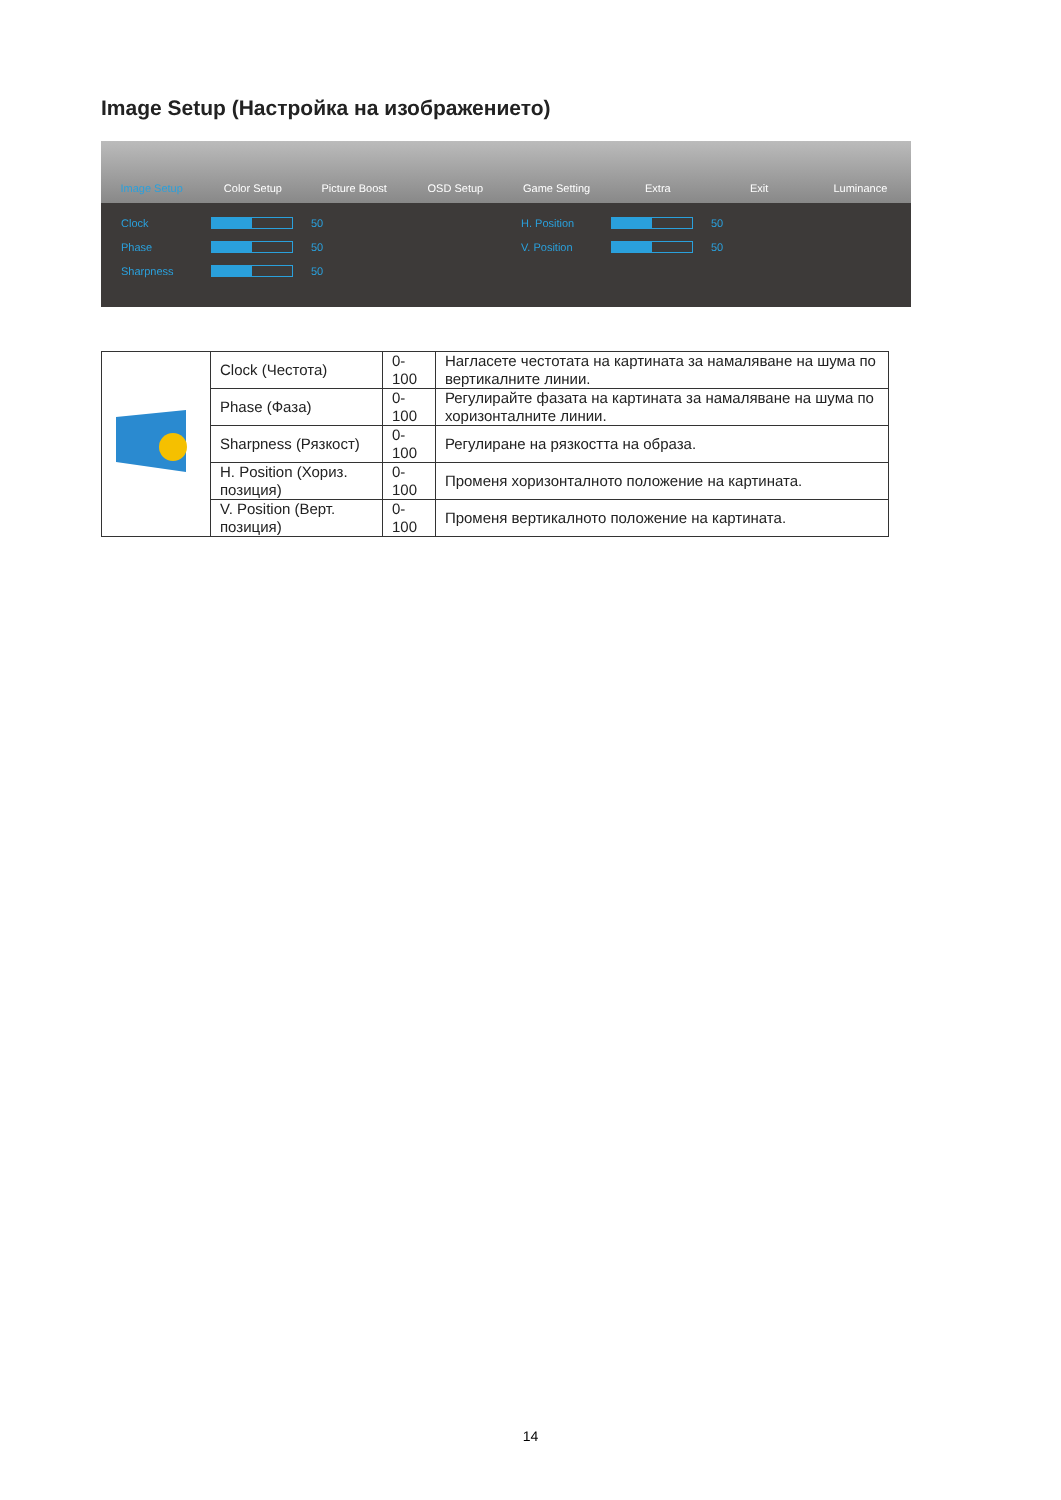Image Setup (Настройка на изображението)
Image Setup Color Setup Picture Boost OSD Setup Game Setting Extra Exit Luminance
Clock
50 H. Position
50 Phase
50 V. Position
50 Sharpness
50
| | Clock (Честота) | 0-100 | Нагласете честотата на картината за намаляване на шума по вертикалните линии. |
| | Phase (Фаза) | 0-100 | Регулирайте фазата на картината за намаляване на шума по хоризонталните линии. |
| | Sharpness (Рязкост) | 0-100 | Регулиране на рязкостта на образа. |
| | H. Position (Хориз. позиция) | 0-100 | Променя хоризонталното положение на картината. |
| | V. Position (Верт. позиция) | 0-100 | Променя вертикалното положение на картината. |
14